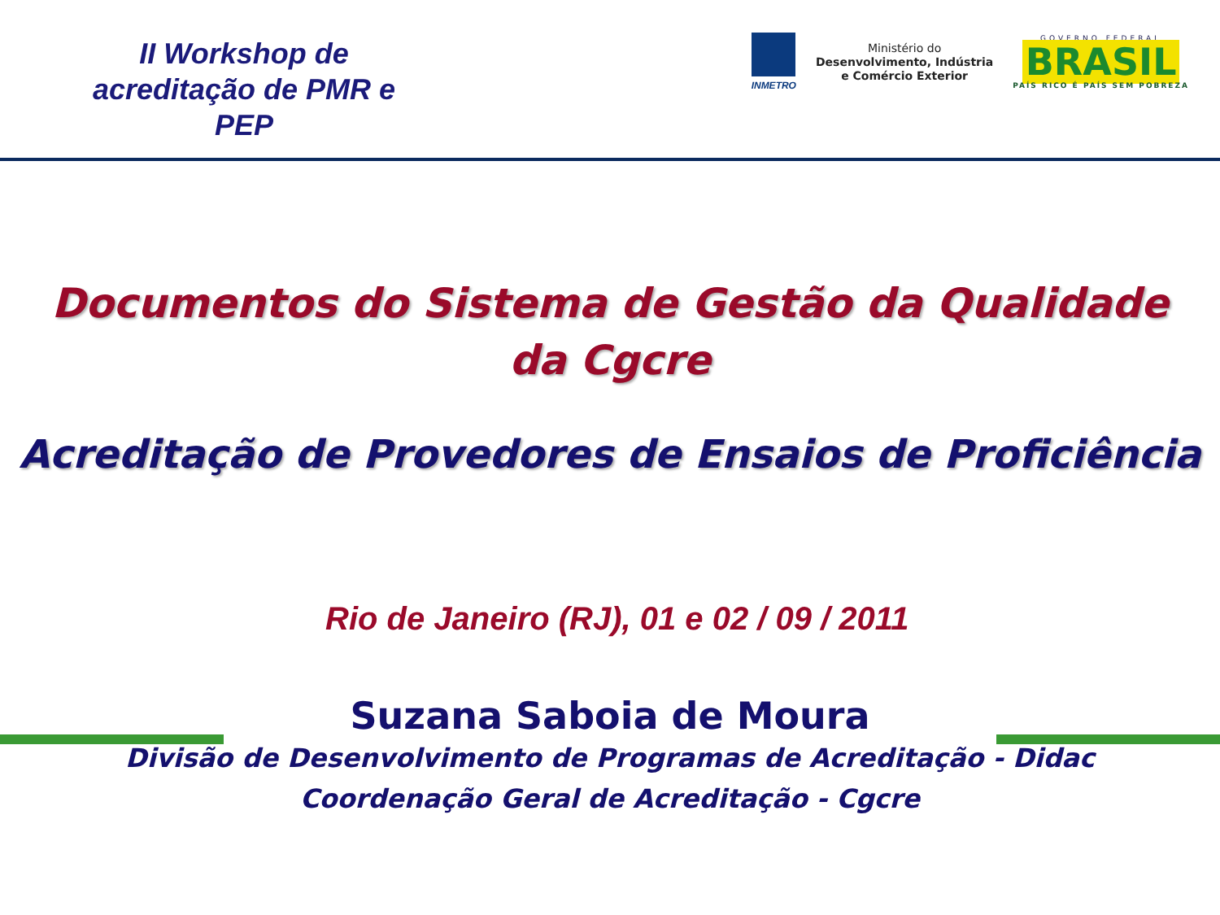II Workshop de acreditação de PMR e PEP
INMETRO
Ministério do
Desenvolvimento, Indústria
e Comércio Exterior
GOVERNO FEDERAL
BRASIL
PAÍS RICO É PAÍS SEM POBREZA
Documentos do Sistema de Gestão da Qualidade
da Cgcre
Acreditação de Provedores de Ensaios de Proficiência
Rio de Janeiro (RJ), 01 e 02 / 09 / 2011
Suzana Saboia de Moura
Divisão de Desenvolvimento de Programas de Acreditação - Didac
Coordenação Geral de Acreditação - Cgcre